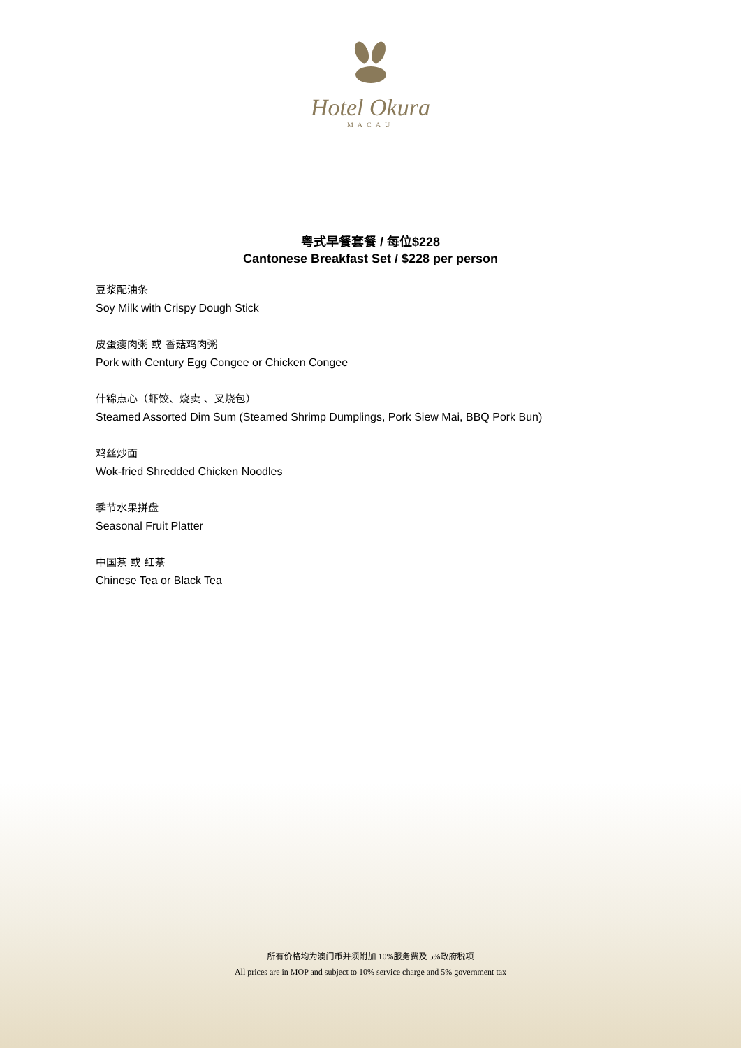Hotel Okura
MACAU
粤式早餐套餐 / 每位$228
Cantonese Breakfast Set / $228 per person
豆浆配油条
Soy Milk with Crispy Dough Stick
皮蛋瘦肉粥 或 香菇鸡肉粥
Pork with Century Egg Congee or Chicken Congee
什锦点心（虾饺、烧卖 、叉烧包）
Steamed Assorted Dim Sum (Steamed Shrimp Dumplings, Pork Siew Mai, BBQ Pork Bun)
鸡丝炒面
Wok-fried Shredded Chicken Noodles
季节水果拼盘
Seasonal Fruit Platter
中国茶 或 红茶
Chinese Tea or Black Tea
所有价格均为澳门币并须附加 10%服务费及 5%政府税项
All prices are in MOP and subject to 10% service charge and 5% government tax